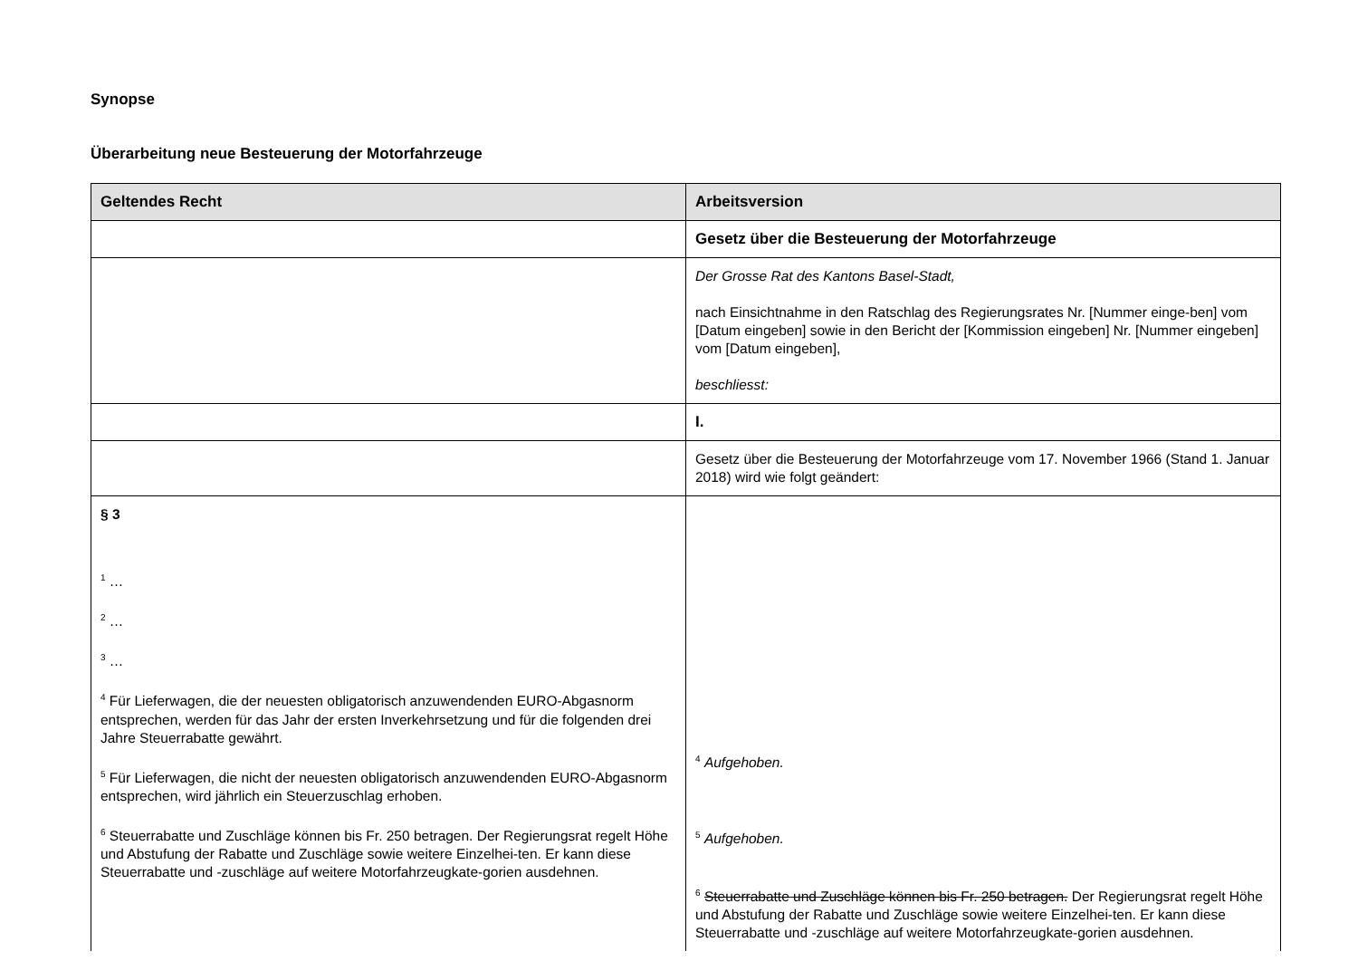Synopse
Überarbeitung neue Besteuerung der Motorfahrzeuge
| Geltendes Recht | Arbeitsversion |
| --- | --- |
| | Gesetz über die Besteuerung der Motorfahrzeuge |
| | Der Grosse Rat des Kantons Basel-Stadt, nach Einsichtnahme in den Ratschlag des Regierungsrates Nr. [Nummer einge-ben] vom [Datum eingeben] sowie in den Bericht der [Kommission eingeben] Nr. [Nummer eingeben] vom [Datum eingeben], beschliesst: |
| | I. |
| | Gesetz über die Besteuerung der Motorfahrzeuge vom 17. November 1966 (Stand 1. Januar 2018) wird wie folgt geändert: |
| § 3 <sup>1</sup> … <sup>2</sup> … <sup>3</sup> … <sup>4</sup> Für Lieferwagen, die der neuesten obligatorisch anzuwendenden EURO-Abgasnorm entsprechen, werden für das Jahr der ersten Inverkehrsetzung und für die folgenden drei Jahre Steuerrabatte gewährt. <sup>5</sup> Für Lieferwagen, die nicht der neuesten obligatorisch anzuwendenden EURO-Abgasnorm entsprechen, wird jährlich ein Steuerzuschlag erhoben. <sup>6</sup> Steuerrabatte und Zuschläge können bis Fr. 250 betragen. Der Regierungsrat regelt Höhe und Abstufung der Rabatte und Zuschläge sowie weitere Einzelhei-ten. Er kann diese Steuerrabatte und -zuschläge auf weitere Motorfahrzeugkate-gorien ausdehnen. | <sup>4</sup> Aufgehoben. <sup>5</sup> Aufgehoben. <sup>6</sup> Steuerrabatte und Zuschläge können bis Fr. 250 betragen. Der Regierungsrat regelt Höhe und Abstufung der Rabatte und Zuschläge sowie weitere Einzelhei-ten. Er kann diese Steuerrabatte und -zuschläge auf weitere Motorfahrzeugkate-gorien ausdehnen. |